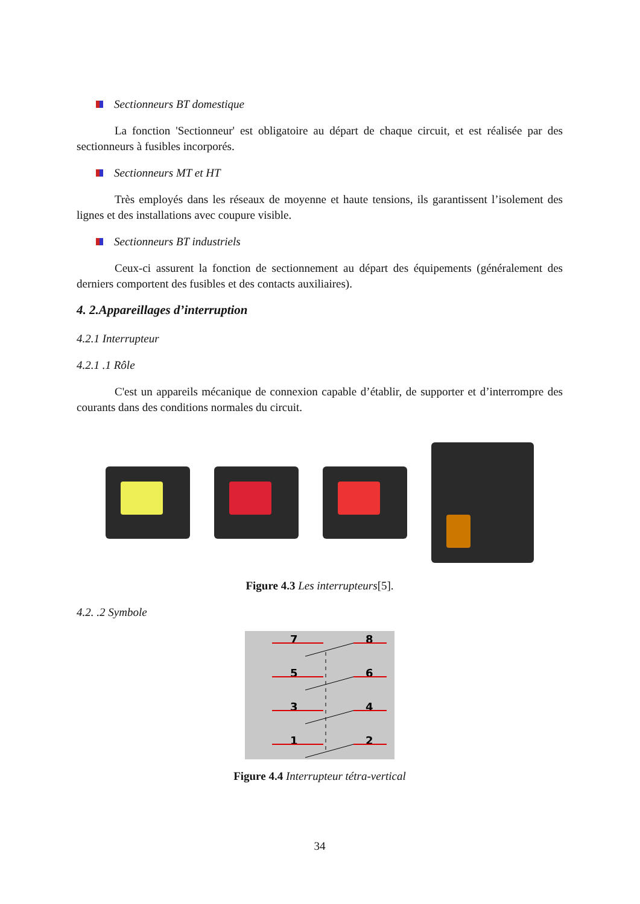Sectionneurs BT domestique
La fonction 'Sectionneur' est obligatoire au départ de chaque circuit, et est réalisée par des sectionneurs à fusibles incorporés.
Sectionneurs MT et HT
Très employés dans les réseaux de moyenne et haute tensions, ils garantissent l’isolement des lignes et des installations avec coupure visible.
Sectionneurs BT industriels
Ceux-ci assurent la fonction de sectionnement au départ des équipements (généralement des derniers comportent des fusibles et des contacts auxiliaires).
4. 2.Appareillages d’interruption
4.2.1 Interrupteur
4.2.1 .1 Rôle
C'est un appareils mécanique de connexion capable d’établir, de supporter et d’interrompre des courants dans des conditions normales du circuit.
Figure 4.3 Les interrupteurs[5].
4.2. .2 Symbole
7
8
5
6
3
4
1
2
Figure 4.4 Interrupteur tétra-vertical
34